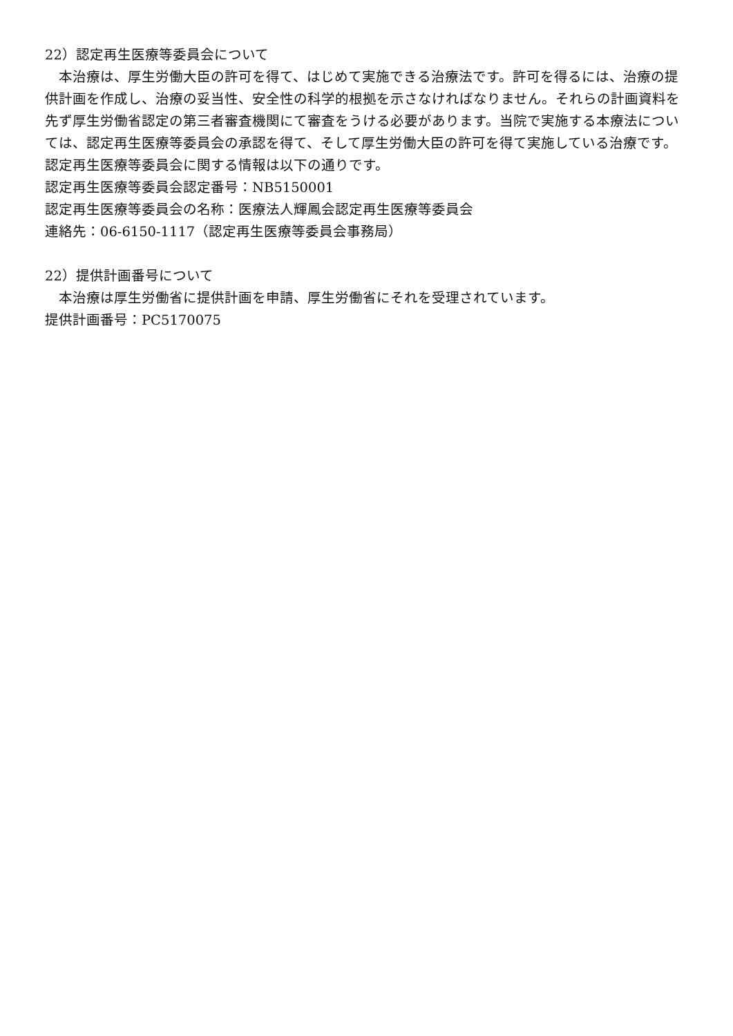22）認定再生医療等委員会について
本治療は、厚生労働大臣の許可を得て、はじめて実施できる治療法です。許可を得るには、治療の提供計画を作成し、治療の妥当性、安全性の科学的根拠を示さなければなりません。それらの計画資料を先ず厚生労働省認定の第三者審査機関にて審査をうける必要があります。当院で実施する本療法については、認定再生医療等委員会の承認を得て、そして厚生労働大臣の許可を得て実施している治療です。
認定再生医療等委員会に関する情報は以下の通りです。
認定再生医療等委員会認定番号：NB5150001
認定再生医療等委員会の名称：医療法人輝鳳会認定再生医療等委員会
連絡先：06-6150-1117（認定再生医療等委員会事務局）
22）提供計画番号について
本治療は厚生労働省に提供計画を申請、厚生労働省にそれを受理されています。
提供計画番号：PC5170075